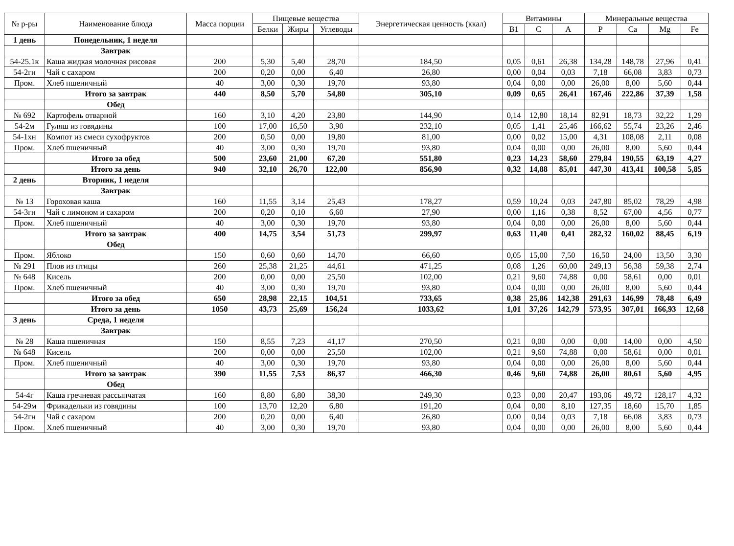| № р-ры | Наименование блюда | Масса порции | Пищевые вещества | | | Энергетическая ценность (ккал) | Витамины | | | Минеральные вещества | | | |
| --- | --- | --- | --- | --- | --- | --- | --- | --- | --- | --- | --- | --- | --- |
| | | | Белки | Жиры | Углеводы | | B1 | C | A | P | Ca | Mg | Fe |
| 1 день | Понедельник, 1 неделя | | | | | | | | | | | | |
| | Завтрак | | | | | | | | | | | | |
| 54-25.1к | Каша жидкая молочная рисовая | 200 | 5,30 | 5,40 | 28,70 | 184,50 | 0,05 | 0,61 | 26,38 | 134,28 | 148,78 | 27,96 | 0,41 |
| 54-2гн | Чай с сахаром | 200 | 0,20 | 0,00 | 6,40 | 26,80 | 0,00 | 0,04 | 0,03 | 7,18 | 66,08 | 3,83 | 0,73 |
| Пром. | Хлеб пшеничный | 40 | 3,00 | 0,30 | 19,70 | 93,80 | 0,04 | 0,00 | 0,00 | 26,00 | 8,00 | 5,60 | 0,44 |
| | Итого за завтрак | 440 | 8,50 | 5,70 | 54,80 | 305,10 | 0,09 | 0,65 | 26,41 | 167,46 | 222,86 | 37,39 | 1,58 |
| | Обед | | | | | | | | | | | | |
| № 692 | Картофель отварной | 160 | 3,10 | 4,20 | 23,80 | 144,90 | 0,14 | 12,80 | 18,14 | 82,91 | 18,73 | 32,22 | 1,29 |
| 54-2м | Гуляш из говядины | 100 | 17,00 | 16,50 | 3,90 | 232,10 | 0,05 | 1,41 | 25,46 | 166,62 | 55,74 | 23,26 | 2,46 |
| 54-1хн | Компот из смеси сухофруктов | 200 | 0,50 | 0,00 | 19,80 | 81,00 | 0,00 | 0,02 | 15,00 | 4,31 | 108,08 | 2,11 | 0,08 |
| Пром. | Хлеб пшеничный | 40 | 3,00 | 0,30 | 19,70 | 93,80 | 0,04 | 0,00 | 0,00 | 26,00 | 8,00 | 5,60 | 0,44 |
| | Итого за обед | 500 | 23,60 | 21,00 | 67,20 | 551,80 | 0,23 | 14,23 | 58,60 | 279,84 | 190,55 | 63,19 | 4,27 |
| | Итого за день | 940 | 32,10 | 26,70 | 122,00 | 856,90 | 0,32 | 14,88 | 85,01 | 447,30 | 413,41 | 100,58 | 5,85 |
| 2 день | Вторник, 1 неделя | | | | | | | | | | | | |
| | Завтрак | | | | | | | | | | | | |
| № 13 | Гороховая каша | 160 | 11,55 | 3,14 | 25,43 | 178,27 | 0,59 | 10,24 | 0,03 | 247,80 | 85,02 | 78,29 | 4,98 |
| 54-3гн | Чай с лимоном и сахаром | 200 | 0,20 | 0,10 | 6,60 | 27,90 | 0,00 | 1,16 | 0,38 | 8,52 | 67,00 | 4,56 | 0,77 |
| Пром. | Хлеб пшеничный | 40 | 3,00 | 0,30 | 19,70 | 93,80 | 0,04 | 0,00 | 0,00 | 26,00 | 8,00 | 5,60 | 0,44 |
| | Итого за завтрак | 400 | 14,75 | 3,54 | 51,73 | 299,97 | 0,63 | 11,40 | 0,41 | 282,32 | 160,02 | 88,45 | 6,19 |
| | Обед | | | | | | | | | | | | |
| Пром. | Яблоко | 150 | 0,60 | 0,60 | 14,70 | 66,60 | 0,05 | 15,00 | 7,50 | 16,50 | 24,00 | 13,50 | 3,30 |
| № 291 | Плов из птицы | 260 | 25,38 | 21,25 | 44,61 | 471,25 | 0,08 | 1,26 | 60,00 | 249,13 | 56,38 | 59,38 | 2,74 |
| № 648 | Кисель | 200 | 0,00 | 0,00 | 25,50 | 102,00 | 0,21 | 9,60 | 74,88 | 0,00 | 58,61 | 0,00 | 0,01 |
| Пром. | Хлеб пшеничный | 40 | 3,00 | 0,30 | 19,70 | 93,80 | 0,04 | 0,00 | 0,00 | 26,00 | 8,00 | 5,60 | 0,44 |
| | Итого за обед | 650 | 28,98 | 22,15 | 104,51 | 733,65 | 0,38 | 25,86 | 142,38 | 291,63 | 146,99 | 78,48 | 6,49 |
| | Итого за день | 1050 | 43,73 | 25,69 | 156,24 | 1033,62 | 1,01 | 37,26 | 142,79 | 573,95 | 307,01 | 166,93 | 12,68 |
| 3 день | Среда, 1 неделя | | | | | | | | | | | | |
| | Завтрак | | | | | | | | | | | | |
| № 28 | Каша пшеничная | 150 | 8,55 | 7,23 | 41,17 | 270,50 | 0,21 | 0,00 | 0,00 | 0,00 | 14,00 | 0,00 | 4,50 |
| № 648 | Кисель | 200 | 0,00 | 0,00 | 25,50 | 102,00 | 0,21 | 9,60 | 74,88 | 0,00 | 58,61 | 0,00 | 0,01 |
| Пром. | Хлеб пшеничный | 40 | 3,00 | 0,30 | 19,70 | 93,80 | 0,04 | 0,00 | 0,00 | 26,00 | 8,00 | 5,60 | 0,44 |
| | Итого за завтрак | 390 | 11,55 | 7,53 | 86,37 | 466,30 | 0,46 | 9,60 | 74,88 | 26,00 | 80,61 | 5,60 | 4,95 |
| | Обед | | | | | | | | | | | | |
| 54-4г | Каша гречневая рассыпчатая | 160 | 8,80 | 6,80 | 38,30 | 249,30 | 0,23 | 0,00 | 20,47 | 193,06 | 49,72 | 128,17 | 4,32 |
| 54-29м | Фрикадельки из говядины | 100 | 13,70 | 12,20 | 6,80 | 191,20 | 0,04 | 0,00 | 8,10 | 127,35 | 18,60 | 15,70 | 1,85 |
| 54-2гн | Чай с сахаром | 200 | 0,20 | 0,00 | 6,40 | 26,80 | 0,00 | 0,04 | 0,03 | 7,18 | 66,08 | 3,83 | 0,73 |
| Пром. | Хлеб пшеничный | 40 | 3,00 | 0,30 | 19,70 | 93,80 | 0,04 | 0,00 | 0,00 | 26,00 | 8,00 | 5,60 | 0,44 |